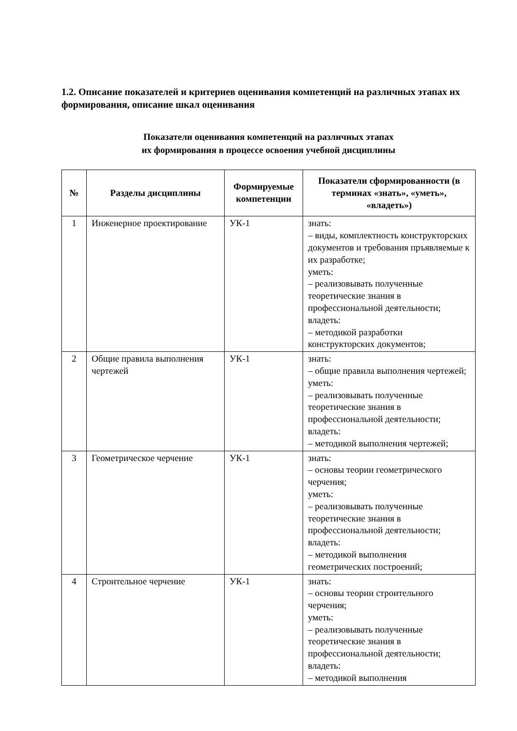1.2. Описание показателей и критериев оценивания компетенций на различных этапах их формирования, описание шкал оценивания
Показатели оценивания компетенций на различных этапах
их формирования в процессе освоения учебной дисциплины
| № | Разделы дисциплины | Формируемые компетенции | Показатели сформированности (в терминах «знать», «уметь», «владеть») |
| --- | --- | --- | --- |
| 1 | Инженерное проектирование | УК-1 | знать: – виды, комплектность конструкторских документов и требования пръявляемые к их разработке; уметь: – реализовывать полученные теоретические знания в профессиональной деятельности; владеть: – методикой разработки конструкторских документов; |
| 2 | Общие правила выполнения чертежей | УК-1 | знать: – общие правила выполнения чертежей; уметь: – реализовывать полученные теоретические знания в профессиональной деятельности; владеть: – методикой выполнения чертежей; |
| 3 | Геометрическое черчение | УК-1 | знать: – основы теории геометрического черчения; уметь: – реализовывать полученные теоретические знания в профессиональной деятельности; владеть: – методикой выполнения геометрических построений; |
| 4 | Строительное черчение | УК-1 | знать: – основы теории строительного черчения; уметь: – реализовывать полученные теоретические знания в профессиональной деятельности; владеть: – методикой выполнения |